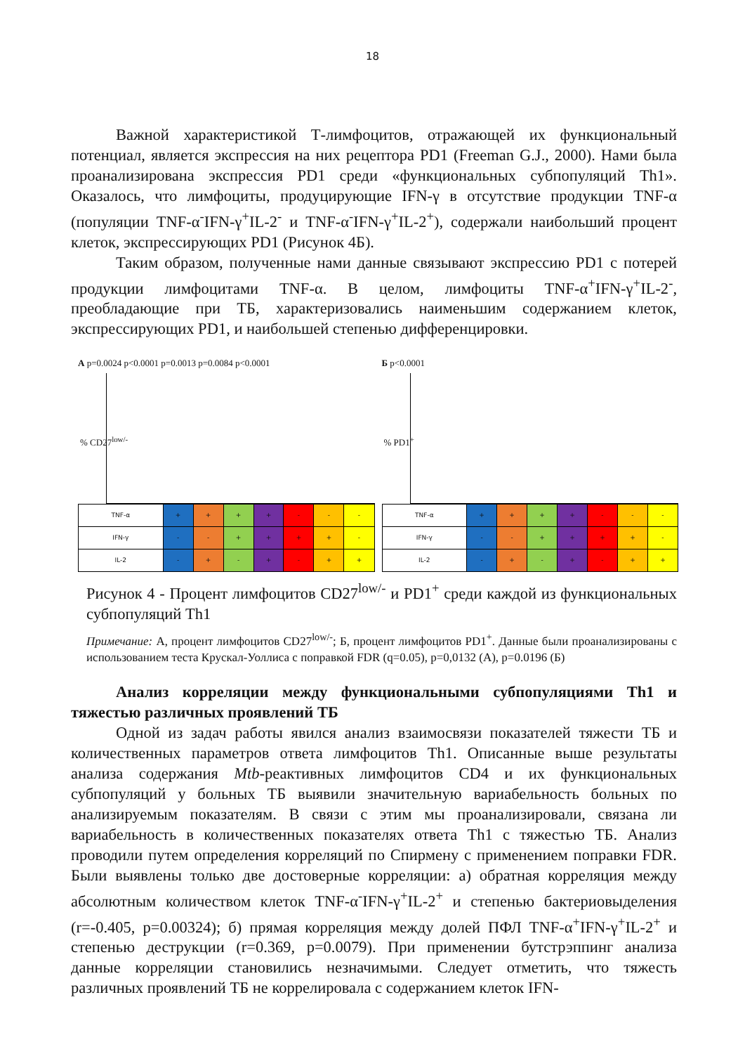18
Важной характеристикой Т-лимфоцитов, отражающей их функциональный потенциал, является экспрессия на них рецептора PD1 (Freeman G.J., 2000). Нами была проанализирована экспрессия PD1 среди «функциональных субпопуляций Th1». Оказалось, что лимфоциты, продуцирующие IFN-γ в отсутствие продукции TNF-α (популяции TNF-α<sup>-</sup>IFN-γ<sup>+</sup>IL-2<sup>-</sup> и TNF-α<sup>-</sup>IFN-γ<sup>+</sup>IL-2<sup>+</sup>), содержали наибольший процент клеток, экспрессирующих PD1 (Рисунок 4Б).
Таким образом, полученные нами данные связывают экспрессию PD1 с потерей продукции лимфоцитами TNF-α. В целом, лимфоциты TNF-α<sup>+</sup>IFN-γ<sup>+</sup>IL-2<sup>-</sup>, преобладающие при ТБ, характеризовались наименьшим содержанием клеток, экспрессирующих PD1, и наибольшей степенью дифференцировки.
А p=0.0024 p<0.0001 p=0.0013 p=0.0084 p<0.0001
% CD27<sup>low/-</sup>
| TNF-α | + | + | + | + | - | - | - |
| IFN-γ | - | - | + | + | + | + | - |
| IL-2 | - | + | - | + | - | + | + |
Б p<0.0001
% PD1<sup>+</sup>
| TNF-α | + | + | + | + | - | - | - |
| IFN-γ | - | - | + | + | + | + | - |
| IL-2 | - | + | - | + | - | + | + |
Рисунок 4 - Процент лимфоцитов CD27<sup>low/-</sup> и PD1<sup>+</sup> среди каждой из функциональных субпопуляций Th1
Примечание: А, процент лимфоцитов CD27<sup>low/-</sup>; Б, процент лимфоцитов PD1<sup>+</sup>. Данные были проанализированы с использованием теста Крускал-Уоллиса с поправкой FDR (q=0.05), p=0,0132 (А), p=0.0196 (Б)
Анализ корреляции между функциональными субпопуляциями Th1 и тяжестью различных проявлений ТБ
Одной из задач работы явился анализ взаимосвязи показателей тяжести ТБ и количественных параметров ответа лимфоцитов Th1. Описанные выше результаты анализа содержания Mtb-реактивных лимфоцитов CD4 и их функциональных субпопуляций у больных ТБ выявили значительную вариабельность больных по анализируемым показателям. В связи с этим мы проанализировали, связана ли вариабельность в количественных показателях ответа Th1 с тяжестью ТБ. Анализ проводили путем определения корреляций по Спирмену с применением поправки FDR. Были выявлены только две достоверные корреляции: а) обратная корреляция между абсолютным количеством клеток TNF-α<sup>-</sup>IFN-γ<sup>+</sup>IL-2<sup>+</sup> и степенью бактериовыделения (r=-0.405, p=0.00324); б) прямая корреляция между долей ПФЛ TNF-α<sup>+</sup>IFN-γ<sup>+</sup>IL-2<sup>+</sup> и степенью деструкции (r=0.369, p=0.0079). При применении бутстрэппинг анализа данные корреляции становились незначимыми. Следует отметить, что тяжесть различных проявлений ТБ не коррелировала с содержанием клеток IFN-